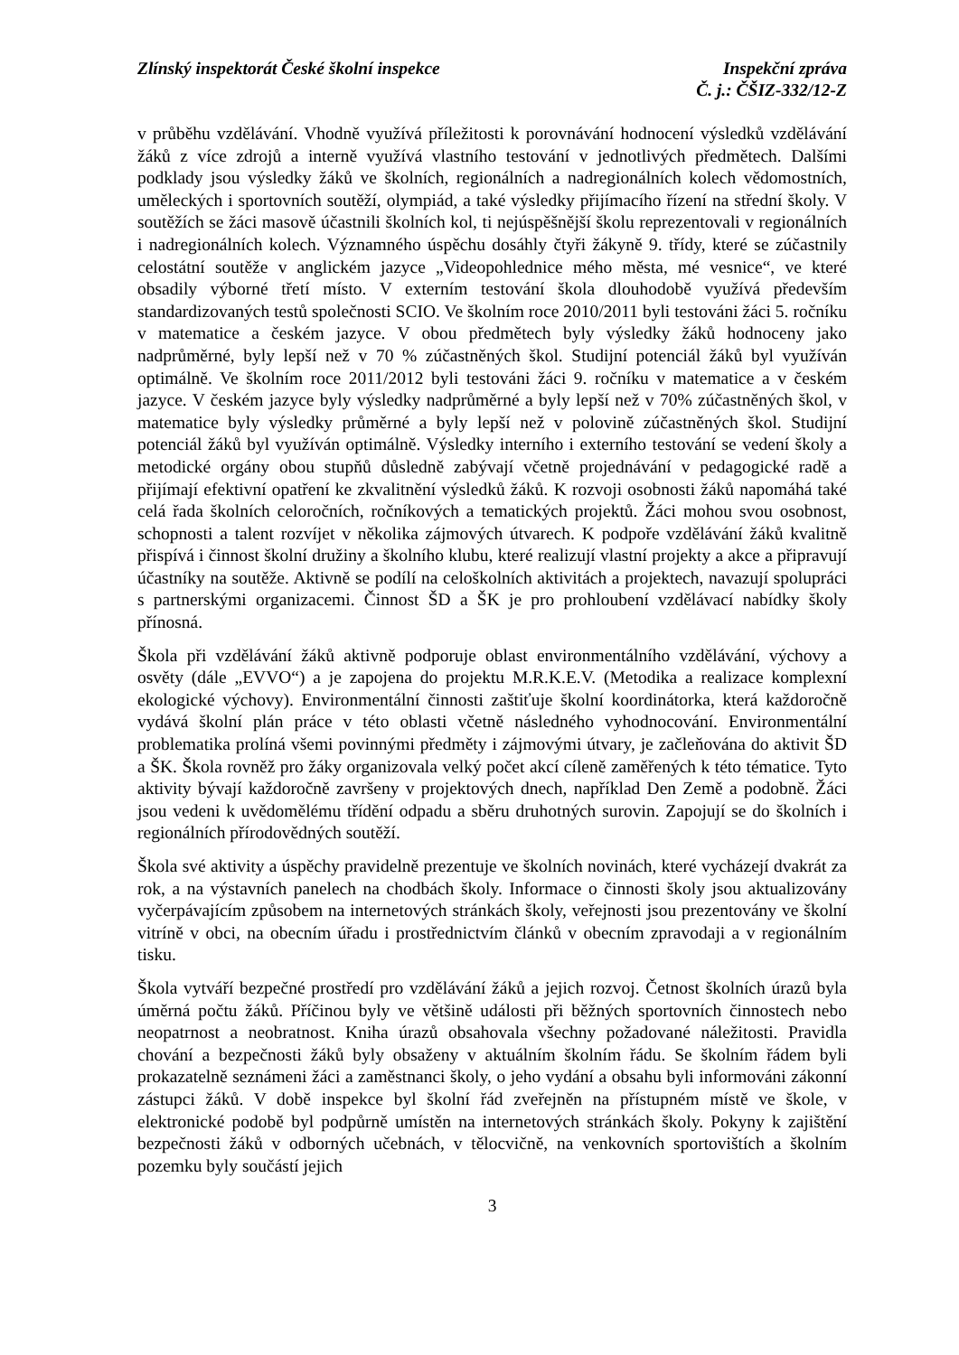Zlínský inspektorát České školní inspekce
Inspekční zpráva
Č. j.: ČŠIZ-332/12-Z
v průběhu vzdělávání. Vhodně využívá příležitosti k porovnávání hodnocení výsledků vzdělávání žáků z více zdrojů a interně využívá vlastního testování v jednotlivých předmětech. Dalšími podklady jsou výsledky žáků ve školních, regionálních a nadregionálních kolech vědomostních, uměleckých i sportovních soutěží, olympiád, a také výsledky přijímacího řízení na střední školy. V soutěžích se žáci masově účastnili školních kol, ti nejúspěšnější školu reprezentovali v regionálních i nadregionálních kolech. Významného úspěchu dosáhly čtyři žákyně 9. třídy, které se zúčastnily celostátní soutěže v anglickém jazyce „Videopohlednice mého města, mé vesnice“, ve které obsadily výborné třetí místo. V externím testování škola dlouhodobě využívá především standardizovaných testů společnosti SCIO. Ve školním roce 2010/2011 byli testováni žáci 5. ročníku v matematice a českém jazyce. V obou předmětech byly výsledky žáků hodnoceny jako nadprůměrné, byly lepší než v 70 % zúčastněných škol. Studijní potenciál žáků byl využíván optimálně. Ve školním roce 2011/2012 byli testováni žáci 9. ročníku v matematice a v českém jazyce. V českém jazyce byly výsledky nadprůměrné a byly lepší než v 70% zúčastněných škol, v matematice byly výsledky průměrné a byly lepší než v polovině zúčastněných škol. Studijní potenciál žáků byl využíván optimálně. Výsledky interního i externího testování se vedení školy a metodické orgány obou stupňů důsledně zabývají včetně projednávání v pedagogické radě a přijímají efektivní opatření ke zkvalitnění výsledků žáků. K rozvoji osobnosti žáků napomáhá také celá řada školních celoročních, ročníkových a tematických projektů. Žáci mohou svou osobnost, schopnosti a talent rozvíjet v několika zájmových útvarech. K podpoře vzdělávání žáků kvalitně přispívá i činnost školní družiny a školního klubu, které realizují vlastní projekty a akce a připravují účastníky na soutěže. Aktivně se podílí na celoškolních aktivitách a projektech, navazují spolupráci s partnerskými organizacemi. Činnost ŠD a ŠK je pro prohloubení vzdělávací nabídky školy přínosná.
Škola při vzdělávání žáků aktivně podporuje oblast environmentálního vzdělávání, výchovy a osvěty (dále „EVVO“) a je zapojena do projektu M.R.K.E.V. (Metodika a realizace komplexní ekologické výchovy). Environmentální činnosti zaštiťuje školní koordinátorka, která každoročně vydává školní plán práce v této oblasti včetně následného vyhodnocování. Environmentální problematika prolíná všemi povinnými předměty i zájmovými útvary, je začleňována do aktivit ŠD a ŠK. Škola rovněž pro žáky organizovala velký počet akcí cíleně zaměřených k této tématice. Tyto aktivity bývají každoročně završeny v projektových dnech, například Den Země a podobně. Žáci jsou vedeni k uvědomělému třídění odpadu a sběru druhotných surovin. Zapojují se do školních i regionálních přírodovědných soutěží.
Škola své aktivity a úspěchy pravidelně prezentuje ve školních novinách, které vycházejí dvakrát za rok, a na výstavních panelech na chodbách školy. Informace o činnosti školy jsou aktualizovány vyčerpávajícím způsobem na internetových stránkách školy, veřejnosti jsou prezentovány ve školní vitríně v obci, na obecním úřadu i prostřednictvím článků v obecním zpravodaji a v regionálním tisku.
Škola vytváří bezpečné prostředí pro vzdělávání žáků a jejich rozvoj. Četnost školních úrazů byla úměrná počtu žáků. Příčinou byly ve většině události při běžných sportovních činnostech nebo neopatrnost a neobratnost. Kniha úrazů obsahovala všechny požadované náležitosti. Pravidla chování a bezpečnosti žáků byly obsaženy v aktuálním školním řádu. Se školním řádem byli prokazatelně seznámeni žáci a zaměstnanci školy, o jeho vydání a obsahu byli informováni zákonní zástupci žáků. V době inspekce byl školní řád zveřejněn na přístupném místě ve škole, v elektronické podobě byl podpůrně umístěn na internetových stránkách školy. Pokyny k zajištění bezpečnosti žáků v odborných učebnách, v tělocvičně, na venkovních sportovištích a školním pozemku byly součástí jejich
3